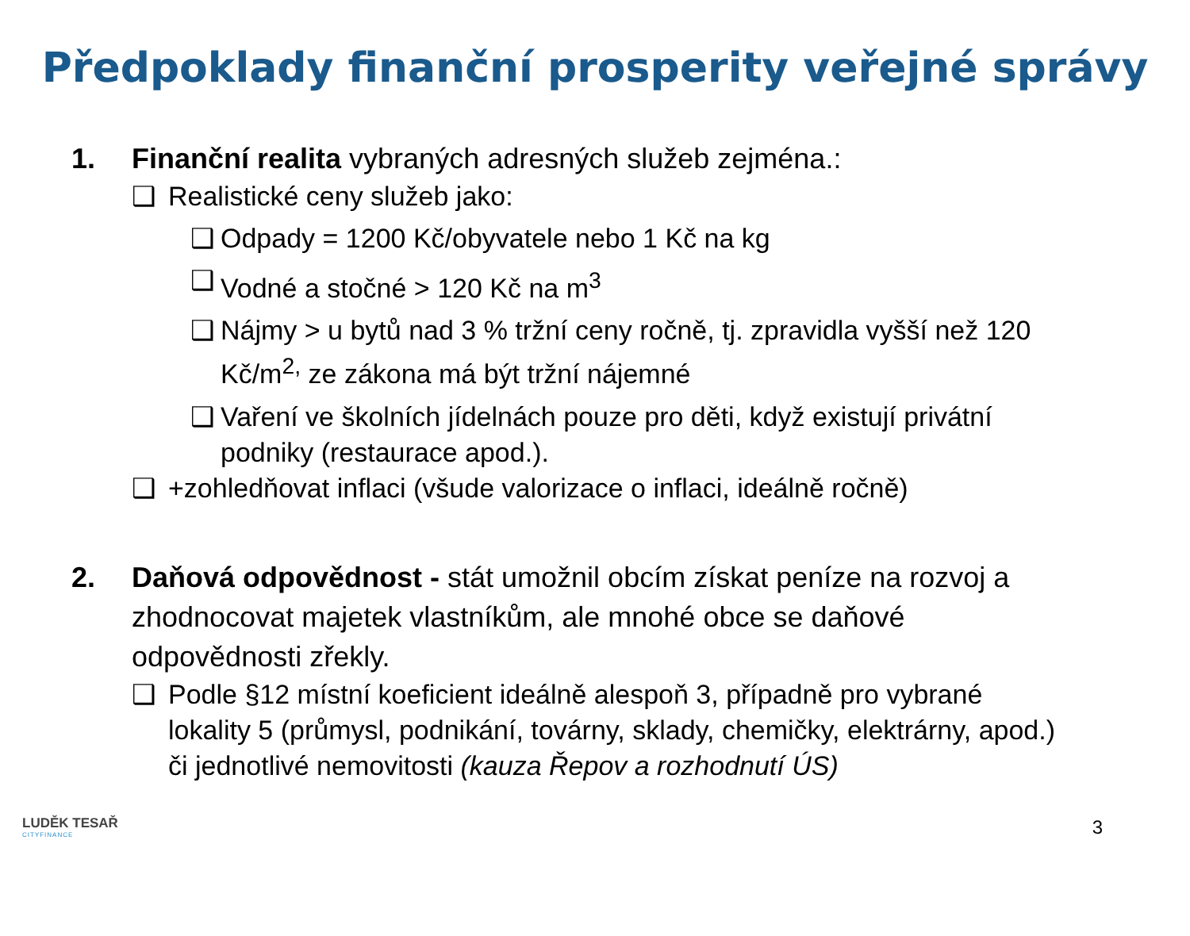Předpoklady finanční prosperity veřejné správy
1. Finanční realita vybraných adresných služeb zejména.:
❑ Realistické ceny služeb jako:
❑ Odpady = 1200 Kč/obyvatele nebo 1 Kč na kg
❑ Vodné a stočné > 120 Kč na m<sup>3</sup>
❑ Nájmy > u bytů nad 3 % tržní ceny ročně, tj. zpravidla vyšší než 120 Kč/m<sup>2,</sup> ze zákona má být tržní nájemné
❑ Vaření ve školních jídelnách pouze pro děti, když existují privátní podniky (restaurace apod.).
❑ +zohledňovat inflaci (všude valorizace o inflaci, ideálně ročně)
2. Daňová odpovědnost - stát umožnil obcím získat peníze na rozvoj a zhodnocovat majetek vlastníkům, ale mnohé obce se daňové odpovědnosti zřekly.
❑ Podle §12 místní koeficient ideálně alespoň 3, případně pro vybrané lokality 5 (průmysl, podnikání, továrny, sklady, chemičky, elektrárny, apod.) či jednotlivé nemovitosti (kauza Řepov a rozhodnutí ÚS)
LUDĚK TESAŘ
CITYFINANCE
3